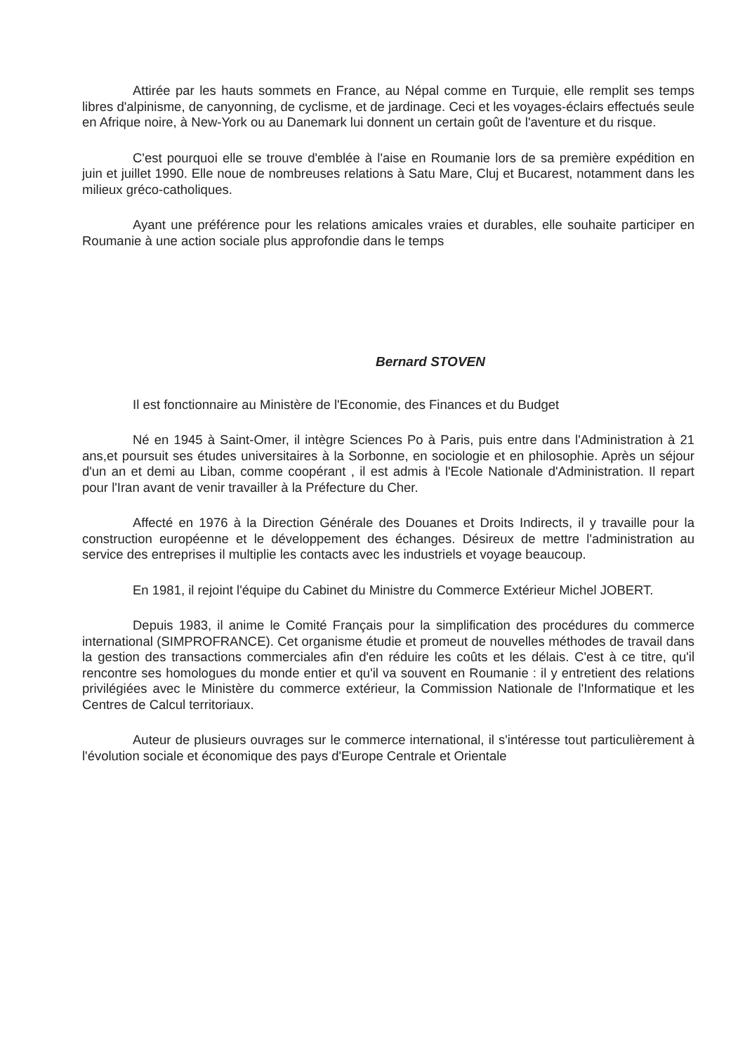Attirée par les hauts sommets en France, au Népal comme en Turquie, elle remplit ses temps libres d'alpinisme, de canyonning, de cyclisme, et de jardinage. Ceci et les voyages-éclairs effectués seule en Afrique noire, à New-York ou au Danemark lui donnent un certain goût de l'aventure et du risque.
C'est pourquoi elle se trouve d'emblée à l'aise en Roumanie lors de sa première expédition en juin et juillet 1990. Elle noue de nombreuses relations à Satu Mare, Cluj et Bucarest, notamment dans les milieux gréco-catholiques.
Ayant une préférence pour les relations amicales vraies et durables, elle souhaite participer en Roumanie à une action sociale plus approfondie dans le temps
Bernard STOVEN
Il est fonctionnaire au Ministère de l'Economie, des Finances et du Budget
Né en 1945 à Saint-Omer, il intègre Sciences Po à Paris, puis entre dans l'Administration à 21 ans,et poursuit ses études universitaires à la Sorbonne, en sociologie et en philosophie. Après un séjour d'un an et demi au Liban, comme coopérant , il est admis à l'Ecole Nationale d'Administration. Il repart pour l'Iran avant de venir travailler à la Préfecture du Cher.
Affecté en 1976 à la Direction Générale des Douanes et Droits Indirects, il y travaille pour la construction européenne et le développement des échanges. Désireux de mettre l'administration au service des entreprises il multiplie les contacts avec les industriels et voyage beaucoup.
En 1981, il rejoint l'équipe du Cabinet du Ministre du Commerce Extérieur Michel JOBERT.
Depuis 1983, il anime le Comité Français pour la simplification des procédures du commerce international (SIMPROFRANCE). Cet organisme étudie et promeut de nouvelles méthodes de travail dans la gestion des transactions commerciales afin d'en réduire les coûts et les délais. C'est à ce titre, qu'il rencontre ses homologues du monde entier et qu'il va souvent en Roumanie : il y entretient des relations privilégiées avec le Ministère du commerce extérieur, la Commission Nationale de l'Informatique et les Centres de Calcul territoriaux.
Auteur de plusieurs ouvrages sur le commerce international, il s'intéresse tout particulièrement à l'évolution sociale et économique des pays d'Europe Centrale et Orientale